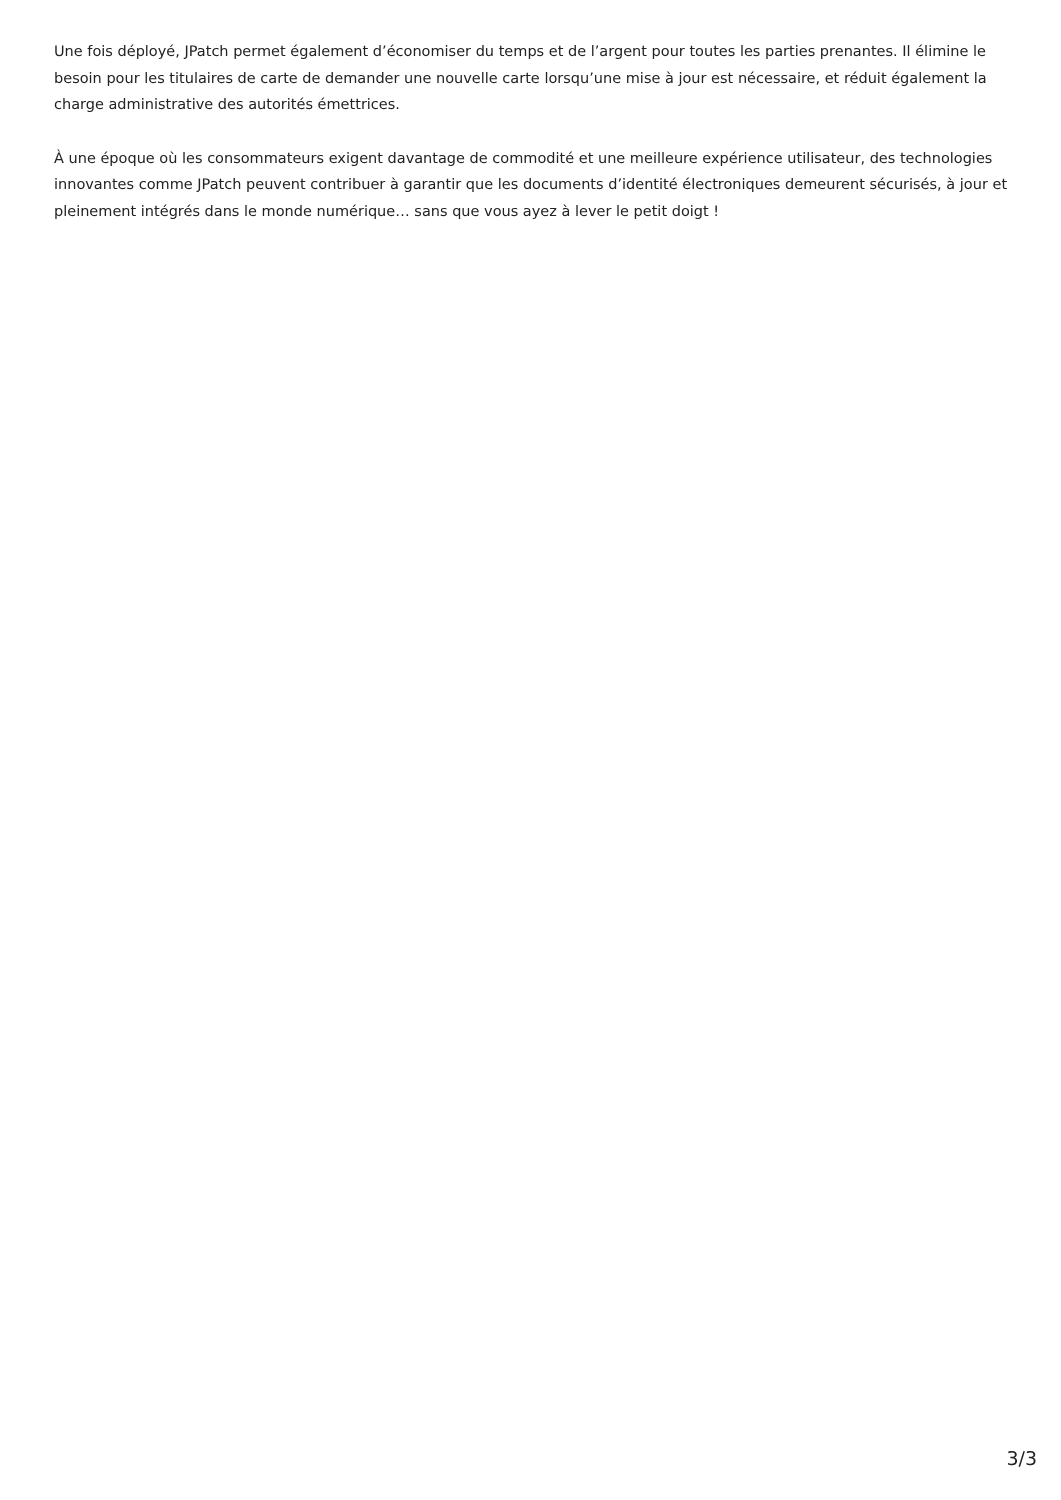Une fois déployé, JPatch permet également d’économiser du temps et de l’argent pour toutes les parties prenantes. Il élimine le besoin pour les titulaires de carte de demander une nouvelle carte lorsqu’une mise à jour est nécessaire, et réduit également la charge administrative des autorités émettrices.
À une époque où les consommateurs exigent davantage de commodité et une meilleure expérience utilisateur, des technologies innovantes comme JPatch peuvent contribuer à garantir que les documents d’identité électroniques demeurent sécurisés, à jour et pleinement intégrés dans le monde numérique… sans que vous ayez à lever le petit doigt !
3/3